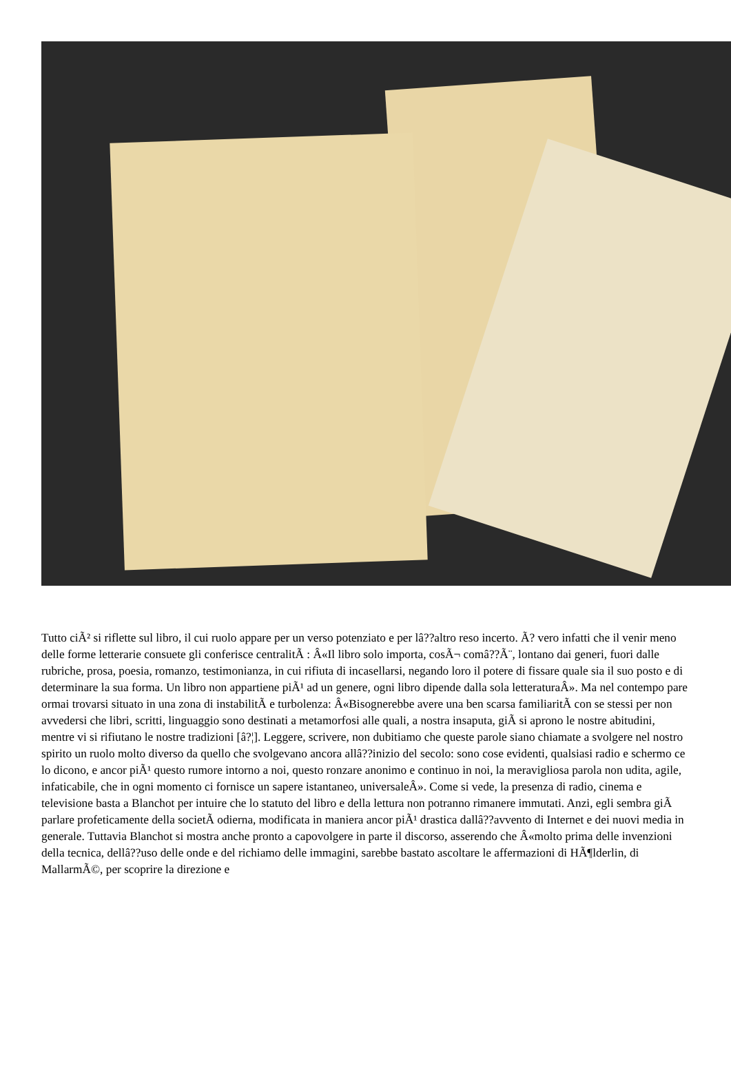Tutto ciÃ² si riflette sul libro, il cui ruolo appare per un verso potenziato e per lâ??altro reso incerto. Ã? vero infatti che il venir meno delle forme letterarie consuete gli conferisce centralitÃ : Â«Il libro solo importa, cosÃ¬ comâ??Ã¨, lontano dai generi, fuori dalle rubriche, prosa, poesia, romanzo, testimonianza, in cui rifiuta di incasellarsi, negando loro il potere di fissare quale sia il suo posto e di determinare la sua forma. Un libro non appartiene piÃ¹ ad un genere, ogni libro dipende dalla sola letteraturaÂ». Ma nel contempo pare ormai trovarsi situato in una zona di instabilitÃ e turbolenza: Â«Bisognerebbe avere una ben scarsa familiaritÃ con se stessi per non avvedersi che libri, scritti, linguaggio sono destinati a metamorfosi alle quali, a nostra insaputa, giÃ si aprono le nostre abitudini, mentre vi si rifiutano le nostre tradizioni [â?¦]. Leggere, scrivere, non dubitiamo che queste parole siano chiamate a svolgere nel nostro spirito un ruolo molto diverso da quello che svolgevano ancora allâ??inizio del secolo: sono cose evidenti, qualsiasi radio e schermo ce lo dicono, e ancor piÃ¹ questo rumore intorno a noi, questo ronzare anonimo e continuo in noi, la meravigliosa parola non udita, agile, infaticabile, che in ogni momento ci fornisce un sapere istantaneo, universaleÂ». Come si vede, la presenza di radio, cinema e televisione basta a Blanchot per intuire che lo statuto del libro e della lettura non potranno rimanere immutati. Anzi, egli sembra giÃ parlare profeticamente della societÃ odierna, modificata in maniera ancor piÃ¹ drastica dallâ??avvento di Internet e dei nuovi media in generale. Tuttavia Blanchot si mostra anche pronto a capovolgere in parte il discorso, asserendo che Â«molto prima delle invenzioni della tecnica, dellâ??uso delle onde e del richiamo delle immagini, sarebbe bastato ascoltare le affermazioni di HÃ¶lderlin, di MallarmÃ©, per scoprire la direzione e